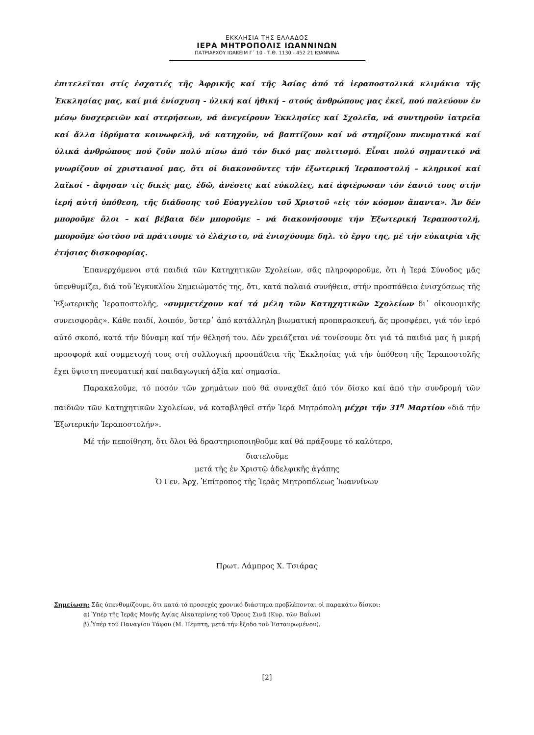ΕΚΚΛΗΣΙΑ ΤΗΣ ΕΛΛΑΔΟΣ
ΙΕΡΑ ΜΗΤΡΟΠΟΛΙΣ ΙΩΑΝΝΙΝΩΝ
ΠΑΤΡΙΑΡΧΟΥ ΙΩΑΚΕΙΜ Γ΄ 10 - Τ.Θ. 1130 - 452 21 ΙΩΑΝΝΙΝΑ
ἐπιτελεῖται στίς ἐσχατιές τῆς Ἀφρικῆς καί τῆς Ἀσίας ἀπό τά ἱεραποστολικά κλιμάκια τῆς Ἐκκλησίας μας, καί μιά ἐνίσχυση - ὑλική καί ἠθική – στούς ἀνθρώπους μας ἐκεῖ, πού παλεύουν ἐν μέσῳ δυσχερειῶν καί στερήσεων, νά ἀνεγείρουν Ἐκκλησίες καί Σχολεῖα, νά συντηροῦν ἰατρεῖα καί ἄλλα ἱδρύματα κοινωφελῆ, νά κατηχοῦν, νά βαπτίζουν καί νά στηρίζουν πνευματικά καί ὑλικά ἀνθρώπους πού ζοῦν πολύ πίσω ἀπό τόν δικό μας πολιτισμό. Εἶναι πολύ σημαντικό νά γνωρίζουν οἱ χριστιανοί μας, ὅτι οἱ διακονοῦντες τήν ἐξωτερική Ἱεραποστολή – κληρικοί καί λαϊκοί - ἄφησαν τίς δικές μας, ἐδῶ, ἀνέσεις καί εὐκολίες, καί ἀφιέρωσαν τόν ἑαυτό τους στήν ἱερή αὐτή ὑπόθεση, τῆς διάδοσης τοῦ Εὐαγγελίου τοῦ Χριστοῦ «εἰς τόν κόσμον ἅπαντα». Ἄν δέν μποροῦμε ὅλοι – καί βέβαια δέν μποροῦμε – νά διακονήσουμε τήν Ἐξωτερική Ἱεραποστολή, μποροῦμε ὡστόσο νά πράττουμε τό ἐλάχιστο, νά ἐνισχύουμε δηλ. τό ἔργο της, μέ τήν εὐκαιρία τῆς ἐτήσιας δισκοφορίας.
Ἐπανερχόμενοι στά παιδιά τῶν Κατηχητικῶν Σχολείων, σᾶς πληροφοροῦμε, ὅτι ἡ Ἱερά Σύνοδος μᾶς ὑπενθυμίζει, διά τοῦ Ἐγκυκλίου Σημειώματός της, ὅτι, κατά παλαιά συνήθεια, στήν προσπάθεια ἐνισχύσεως τῆς Ἐξωτερικῆς Ἱεραποστολῆς, «συμμετέχουν καί τά μέλη τῶν Κατηχητικῶν Σχολείων δι᾽ οἰκονομικῆς συνεισφορᾶς». Κάθε παιδί, λοιπόν, ὕστερ᾽ ἀπό κατάλληλη βιωματική προπαρασκευή, ἄς προσφέρει, γιά τόν ἱερό αὐτό σκοπό, κατά τήν δύναμη καί τήν θέλησή του. Δέν χρειάζεται νά τονίσουμε ὅτι γιά τά παιδιά μας ἡ μικρή προσφορά καί συμμετοχή τους στή συλλογική προσπάθεια τῆς Ἐκκλησίας γιά τήν ὑπόθεση τῆς Ἱεραποστολῆς ἔχει ὕψιστη πνευματική καί παιδαγωγική ἀξία καί σημασία.
Παρακαλοῦμε, τό ποσόν τῶν χρημάτων πού θά συναχθεῖ ἀπό τόν δίσκο καί ἀπό τήν συνδρομή τῶν παιδιῶν τῶν Κατηχητικῶν Σχολείων, νά καταβληθεῖ στήν Ἱερά Μητρόπολη μέχρι τήν 31<sup>η</sup> Μαρτίου «διά τήν Ἐξωτερικήν Ἱεραποστολήν».
Μέ τήν πεποίθηση, ὅτι ὅλοι θά δραστηριοποιηθοῦμε καί θά πράξουμε τό καλύτερο,
διατελοῦμε
μετά τῆς ἐν Χριστῷ ἀδελφικῆς ἀγάπης
Ὁ Γεν. Ἀρχ. Ἐπίτροπος τῆς Ἱερᾶς Μητροπόλεως Ἰωαννίνων
Πρωτ. Λάμπρος Χ. Τσιάρας
Σημείωση: Σᾶς ὑπενθυμίζουμε, ὅτι κατά τό προσεχές χρονικό διάστημα προβλέπονται οἱ παρακάτω δίσκοι:
α) Ὑπέρ τῆς Ἱερᾶς Μονῆς Ἁγίας Αἰκατερίνης τοῦ Ὄρους Σινᾶ (Κυρ. τῶν Βαΐων)
β) Ὑπέρ τοῦ Παναγίου Τάφου (Μ. Πέμπτη, μετά τήν ἔξοδο τοῦ Ἐσταυρωμένου).
[2]